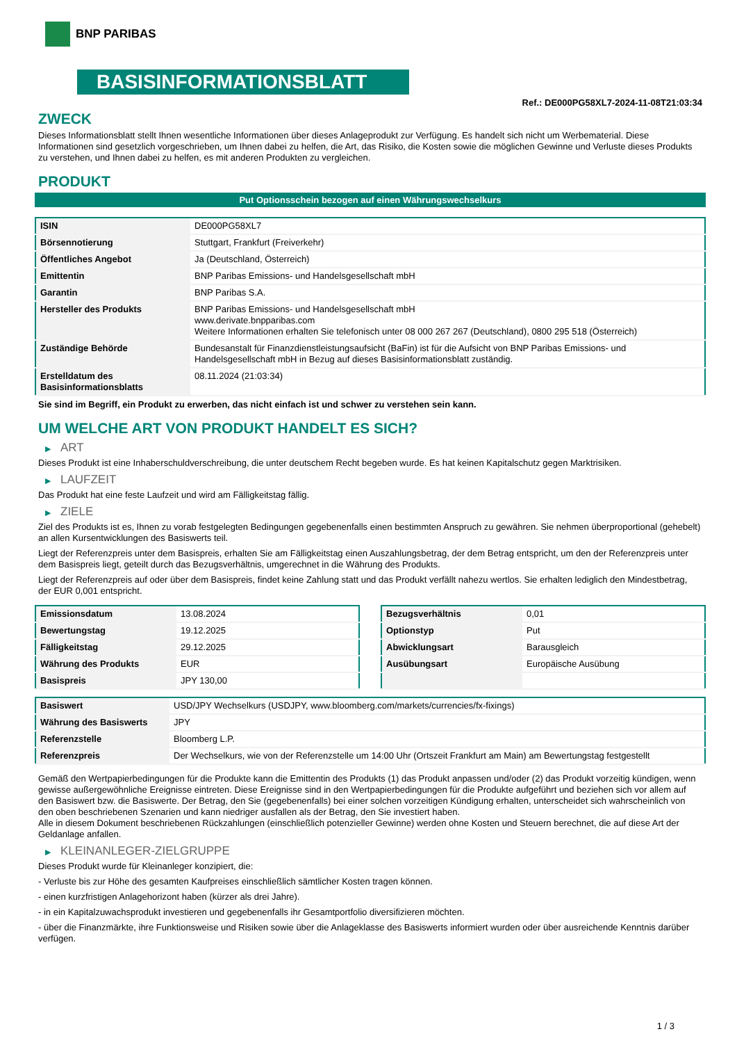BNP PARIBAS
BASISINFORMATIONSBLATT
Ref.: DE000PG58XL7-2024-11-08T21:03:34
ZWECK
Dieses Informationsblatt stellt Ihnen wesentliche Informationen über dieses Anlageprodukt zur Verfügung. Es handelt sich nicht um Werbematerial. Diese Informationen sind gesetzlich vorgeschrieben, um Ihnen dabei zu helfen, die Art, das Risiko, die Kosten sowie die möglichen Gewinne und Verluste dieses Produkts zu verstehen, und Ihnen dabei zu helfen, es mit anderen Produkten zu vergleichen.
PRODUKT
Put Optionsschein bezogen auf einen Währungswechselkurs
| ISIN | DE000PG58XL7 |
| Börsennotierung | Stuttgart, Frankfurt (Freiverkehr) |
| Öffentliches Angebot | Ja (Deutschland, Österreich) |
| Emittentin | BNP Paribas Emissions- und Handelsgesellschaft mbH |
| Garantin | BNP Paribas S.A. |
| Hersteller des Produkts | BNP Paribas Emissions- und Handelsgesellschaft mbH www.derivate.bnpparibas.com Weitere Informationen erhalten Sie telefonisch unter 08 000 267 267 (Deutschland), 0800 295 518 (Österreich) |
| Zuständige Behörde | Bundesanstalt für Finanzdienstleistungsaufsicht (BaFin) ist für die Aufsicht von BNP Paribas Emissions- und Handelsgesellschaft mbH in Bezug auf dieses Basisinformationsblatt zuständig. |
| Erstelldatum des Basisinformationsblatts | 08.11.2024 (21:03:34) |
Sie sind im Begriff, ein Produkt zu erwerben, das nicht einfach ist und schwer zu verstehen sein kann.
UM WELCHE ART VON PRODUKT HANDELT ES SICH?
▶ ART
Dieses Produkt ist eine Inhaberschuldverschreibung, die unter deutschem Recht begeben wurde. Es hat keinen Kapitalschutz gegen Marktrisiken.
▶ LAUFZEIT
Das Produkt hat eine feste Laufzeit und wird am Fälligkeitstag fällig.
▶ ZIELE
Ziel des Produkts ist es, Ihnen zu vorab festgelegten Bedingungen gegebenenfalls einen bestimmten Anspruch zu gewähren. Sie nehmen überproportional (gehebelt) an allen Kursentwicklungen des Basiswerts teil.
Liegt der Referenzpreis unter dem Basispreis, erhalten Sie am Fälligkeitstag einen Auszahlungsbetrag, der dem Betrag entspricht, um den der Referenzpreis unter dem Basispreis liegt, geteilt durch das Bezugsverhältnis, umgerechnet in die Währung des Produkts.
Liegt der Referenzpreis auf oder über dem Basispreis, findet keine Zahlung statt und das Produkt verfällt nahezu wertlos. Sie erhalten lediglich den Mindestbetrag, der EUR 0,001 entspricht.
| Emissionsdatum | 13.08.2024 |
| Bewertungstag | 19.12.2025 |
| Fälligkeitstag | 29.12.2025 |
| Währung des Produkts | EUR |
| Basispreis | JPY 130,00 |
| Bezugsverhältnis | 0,01 |
| Optionstyp | Put |
| Abwicklungsart | Barausgleich |
| Ausübungsart | Europäische Ausübung |
| Basiswert | USD/JPY Wechselkurs (USDJPY, www.bloomberg.com/markets/currencies/fx-fixings) |
| Währung des Basiswerts | JPY |
| Referenzstelle | Bloomberg L.P. |
| Referenzpreis | Der Wechselkurs, wie von der Referenzstelle um 14:00 Uhr (Ortszeit Frankfurt am Main) am Bewertungstag festgestellt |
Gemäß den Wertpapierbedingungen für die Produkte kann die Emittentin des Produkts (1) das Produkt anpassen und/oder (2) das Produkt vorzeitig kündigen, wenn gewisse außergewöhnliche Ereignisse eintreten. Diese Ereignisse sind in den Wertpapierbedingungen für die Produkte aufgeführt und beziehen sich vor allem auf den Basiswert bzw. die Basiswerte. Der Betrag, den Sie (gegebenenfalls) bei einer solchen vorzeitigen Kündigung erhalten, unterscheidet sich wahrscheinlich von den oben beschriebenen Szenarien und kann niedriger ausfallen als der Betrag, den Sie investiert haben.
Alle in diesem Dokument beschriebenen Rückzahlungen (einschließlich potenzieller Gewinne) werden ohne Kosten und Steuern berechnet, die auf diese Art der Geldanlage anfallen.
▶ KLEINANLEGER-ZIELGRUPPE
Dieses Produkt wurde für Kleinanleger konzipiert, die:
- Verluste bis zur Höhe des gesamten Kaufpreises einschließlich sämtlicher Kosten tragen können.
- einen kurzfristigen Anlagehorizont haben (kürzer als drei Jahre).
- in ein Kapitalzuwachsprodukt investieren und gegebenenfalls ihr Gesamtportfolio diversifizieren möchten.
- über die Finanzmärkte, ihre Funktionsweise und Risiken sowie über die Anlageklasse des Basiswerts informiert wurden oder über ausreichende Kenntnis darüber verfügen.
1 / 3